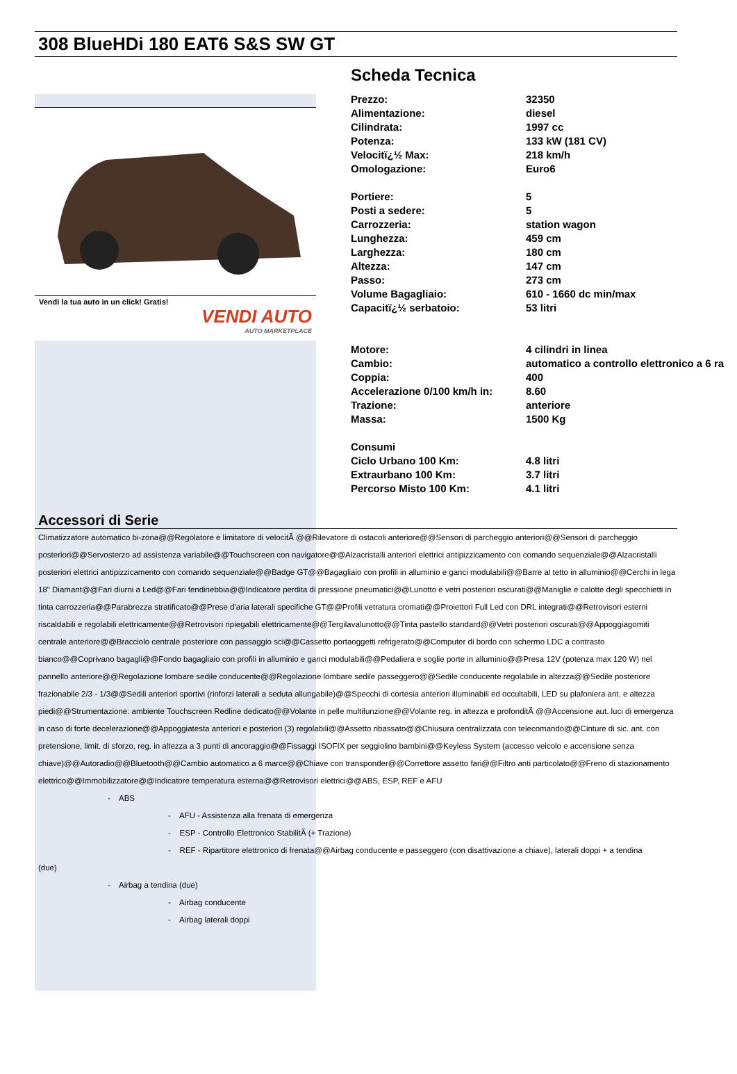308 BlueHDi 180 EAT6 S&S SW GT
Vendi la tua auto in un click! Gratis!
VENDI AUTO
AUTO MARKETPLACE
Scheda Tecnica
| Prezzo: | 32350 |
| Alimentazione: | diesel |
| Cilindrata: | 1997 cc |
| Potenza: | 133 kW (181 CV) |
| Velocitï¿½ Max: | 218 km/h |
| Omologazione: | Euro6 |
| Portiere: | 5 |
| Posti a sedere: | 5 |
| Carrozzeria: | station wagon |
| Lunghezza: | 459 cm |
| Larghezza: | 180 cm |
| Altezza: | 147 cm |
| Passo: | 273 cm |
| Volume Bagagliaio: | 610 - 1660 dc min/max |
| Capacitï¿½ serbatoio: | 53 litri |
| Motore: | 4 cilindri in linea |
| Cambio: | automatico a controllo elettronico a 6 ra |
| Coppia: | 400 |
| Accelerazione 0/100 km/h in: | 8.60 |
| Trazione: | anteriore |
| Massa: | 1500 Kg |
| Consumi | |
| Ciclo Urbano 100 Km: | 4.8 litri |
| Extraurbano 100 Km: | 3.7 litri |
| Percorso Misto 100 Km: | 4.1 litri |
Accessori di Serie
Climatizzatore automatico bi-zona@@Regolatore e limitatore di velocitÃ @@Rilevatore di ostacoli anteriore@@Sensori di parcheggio anteriori@@Sensori di parcheggio posteriori@@Servosterzo ad assistenza variabile@@Touchscreen con navigatore@@Alzacristalli anteriori elettrici antipizzicamento con comando sequenziale@@Alzacristalli posteriori elettrici antipizzicamento con comando sequenziale@@Badge GT@@Bagagliaio con profili in alluminio e ganci modulabili@@Barre al tetto in alluminio@@Cerchi in lega 18" Diamant@@Fari diurni a Led@@Fari fendinebbia@@Indicatore perdita di pressione pneumatici@@Lunotto e vetri posteriori oscurati@@Maniglie e calotte degli specchietti in tinta carrozzeria@@Parabrezza stratificato@@Prese d'aria laterali specifiche GT@@Profili vetratura cromati@@Proiettori Full Led con DRL integrati@@Retrovisori esterni riscaldabili e regolabili elettricamente@@Retrovisori ripiegabili elettricamente@@Tergilavalunotto@@Tinta pastello standard@@Vetri posteriori oscurati@@Appoggiagomiti centrale anteriore@@Bracciolo centrale posteriore con passaggio sci@@Cassetto portaoggetti refrigerato@@Computer di bordo con schermo LDC a contrasto bianco@@Coprivano bagagli@@Fondo bagagliaio con profili in alluminio e ganci modulabili@@Pedaliera e soglie porte in alluminio@@Presa 12V (potenza max 120 W) nel pannello anteriore@@Regolazione lombare sedile conducente@@Regolazione lombare sedile passeggero@@Sedile conducente regolabile in altezza@@Sedile posteriore frazionabile 2/3 - 1/3@@Sedili anteriori sportivi (rinforzi laterali a seduta allungabile)@@Specchi di cortesia anteriori illuminabili ed occultabili, LED su plafoniera ant. e altezza piedi@@Strumentazione: ambiente Touchscreen Redline dedicato@@Volante in pelle multifunzione@@Volante reg. in altezza e profonditÃ @@Accensione aut. luci di emergenza in caso di forte decelerazione@@Appoggiatesta anteriori e posteriori (3) regolabili@@Assetto ribassato@@Chiusura centralizzata con telecomando@@Cinture di sic. ant. con pretensione, limit. di sforzo, reg. in altezza a 3 punti di ancoraggio@@Fissaggi ISOFIX per seggiolino bambini@@Keyless System (accesso veicolo e accensione senza chiave)@@Autoradio@@Bluetooth@@Cambio automatico a 6 marce@@Chiave con transponder@@Correttore assetto fari@@Filtro anti particolato@@Freno di stazionamento elettrico@@Immobilizzatore@@Indicatore temperatura esterna@@Retrovisori elettrici@@ABS, ESP, REF e AFU
- ABS
- AFU - Assistenza alla frenata di emergenza
- ESP - Controllo Elettronico StabilitÃ (+ Trazione)
- REF - Ripartitore elettronico di frenata@@Airbag conducente e passeggero (con disattivazione a chiave), laterali doppi + a tendina
(due)
- Airbag a tendina (due)
- Airbag conducente
- Airbag laterali doppi